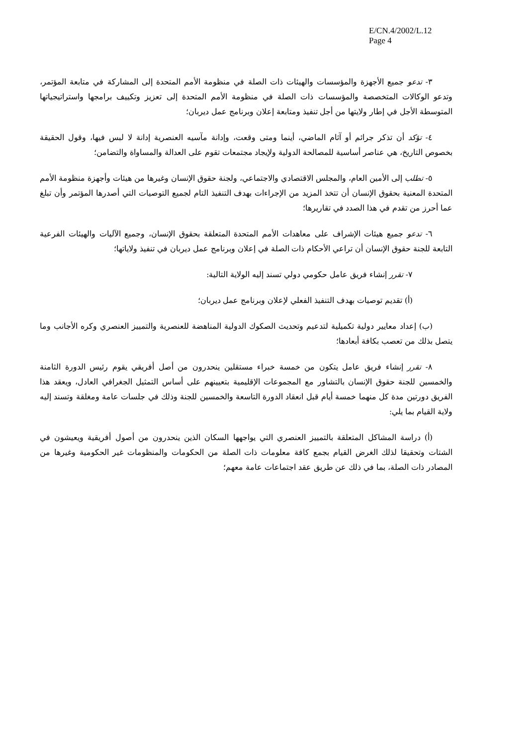E/CN.4/2002/L.12
Page 4
٣- تدعو جميع الأجهزة والمؤسسات والهيئات ذات الصلة في منظومة الأمم المتحدة إلى المشاركة في متابعة المؤتمر، وتدعو الوكالات المتخصصة والمؤسسات ذات الصلة في منظومة الأمم المتحدة إلى تعزيز وتكييف برامجها واستراتيجياتها المتوسطة الأجل في إطار ولايتها من أجل تنفيذ ومتابعة إعلان وبرنامج عمل ديربان؛
٤- تؤكد أن تذكر جرائم أو آثام الماضي، أينما ومتى وقعت، وإدانة مآسيه العنصرية إدانة لا لبس فيها، وقول الحقيقة بخصوص التاريخ، هي عناصر أساسية للمصالحة الدولية ولإيجاد مجتمعات تقوم على العدالة والمساواة والتضامن؛
٥- تطلب إلى الأمين العام، والمجلس الاقتصادي والاجتماعي، ولجنة حقوق الإنسان وغيرها من هيئات وأجهزة منظومة الأمم المتحدة المعنية بحقوق الإنسان أن تتخذ المزيد من الإجراءات بهدف التنفيذ التام لجميع التوصيات التي أصدرها المؤتمر وأن تبلغ عما أحرز من تقدم في هذا الصدد في تقاريرها؛
٦- تدعو جميع هيئات الإشراف على معاهدات الأمم المتحدة المتعلقة بحقوق الإنسان، وجميع الآليات والهيئات الفرعية التابعة للجنة حقوق الإنسان أن تراعي الأحكام ذات الصلة في إعلان وبرنامج عمل ديربان في تنفيذ ولاياتها؛
٧- تقرر إنشاء فريق عامل حكومي دولي تسند إليه الولاية التالية:
(أ) تقديم توصيات بهدف التنفيذ الفعلي لإعلان وبرنامج عمل ديربان؛
(ب) إعداد معايير دولية تكميلية لتدعيم وتحديث الصكوك الدولية المناهضة للعنصرية والتمييز العنصري وكره الأجانب وما يتصل بذلك من تعصب بكافة أبعادها؛
٨- تقرر إنشاء فريق عامل يتكون من خمسة خبراء مستقلين ينحدرون من أصل أفريقي يقوم رئيس الدورة الثامنة والخمسين للجنة حقوق الإنسان بالتشاور مع المجموعات الإقليمية بتعيينهم على أساس التمثيل الجغرافي العادل، ويعقد هذا الفريق دورتين مدة كل منهما خمسة أيام قبل انعقاد الدورة التاسعة والخمسين للجنة وذلك في جلسات عامة ومغلقة وتسند إليه ولاية القيام بما يلي:
(أ) دراسة المشاكل المتعلقة بالتمييز العنصري التي يواجهها السكان الذين ينحدرون من أصول أفريقية ويعيشون في الشتات وتحقيقا لذلك الغرض القيام بجمع كافة معلومات ذات الصلة من الحكومات والمنظومات غير الحكومية وغيرها من المصادر ذات الصلة، بما في ذلك عن طريق عقد اجتماعات عامة معهم؛